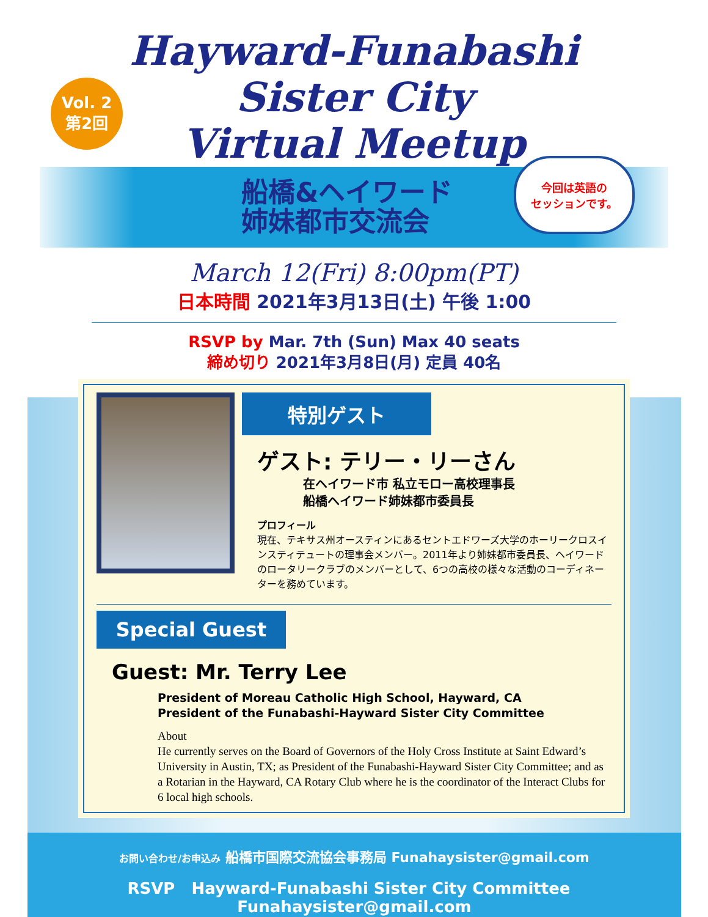Vol. 2
第2回
Hayward-Funabashi
Sister City
Virtual Meetup
船橋&ヘイワード
姉妹都市交流会
今回は英語の
セッションです。
March 12(Fri) 8:00pm(PT)
日本時間 2021年3月13日(土) 午後 1:00
RSVP by Mar. 7th (Sun) Max 40 seats
締め切り 2021年3月8日(月) 定員 40名
特別ゲスト
ゲスト: テリー・リーさん
在ヘイワード市 私立モロー高校理事長
船橋ヘイワード姉妹都市委員長
プロフィール
現在、テキサス州オースティンにあるセントエドワーズ大学のホーリークロスインスティテュートの理事会メンバー。2011年より姉妹都市委員長、ヘイワードのロータリークラブのメンバーとして、6つの高校の様々な活動のコーディネーターを務めています。
Special Guest
Guest: Mr. Terry Lee
President of Moreau Catholic High School, Hayward, CA
President of the Funabashi-Hayward Sister City Committee
About
He currently serves on the Board of Governors of the Holy Cross Institute at Saint Edward’s University in Austin, TX; as President of the Funabashi-Hayward Sister City Committee; and as a Rotarian in the Hayward, CA Rotary Club where he is the coordinator of the Interact Clubs for 6 local high schools.
お問い合わせ/お申込み 船橋市国際交流協会事務局 Funahaysister@gmail.com
RSVP Hayward-Funabashi Sister City Committee Funahaysister@gmail.com